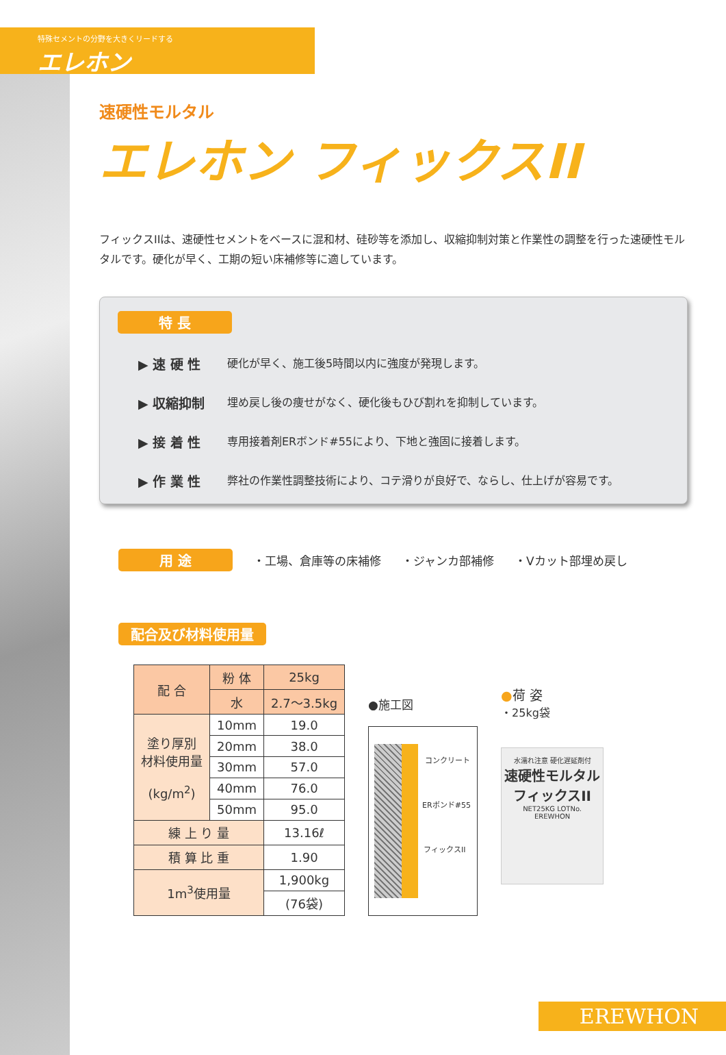特殊セメントの分野を大きくリードする
エレホン
速硬性モルタル
エレホン フィックスII
フィックスIIは、速硬性セメントをベースに混和材、硅砂等を添加し、収縮抑制対策と作業性の調整を行った速硬性モルタルです。硬化が早く、工期の短い床補修等に適しています。
特 長
▶ 速 硬 性 硬化が早く、施工後5時間以内に強度が発現します。
▶ 収縮抑制 埋め戻し後の痩せがなく、硬化後もひび割れを抑制しています。
▶ 接 着 性 専用接着剤ERボンド#55により、下地と強固に接着します。
▶ 作 業 性 弊社の作業性調整技術により、コテ滑りが良好で、ならし、仕上げが容易です。
用 途 ・工場、倉庫等の床補修 ・ジャンカ部補修 ・Vカット部埋め戻し
配合及び材料使用量
| 配 合 | 粉 体 | 25kg |
| | 水 | 2.7～3.5kg |
| 塗り厚別 材料使用量 (kg/m<sup>2</sup>) | 10mm | 19.0 |
| | 20mm | 38.0 |
| | 30mm | 57.0 |
| | 40mm | 76.0 |
| | 50mm | 95.0 |
| 練 上 り 量 | | 13.16ℓ |
| 積 算 比 重 | | 1.90 |
| 1m<sup>3</sup>使用量 | | 1,900kg |
| | | (76袋) |
●施工図
コンクリート
ERボンド#55
フィックスII
●荷 姿
・25kg袋
水濡れ注意 硬化遅延剤付
速硬性モルタル
フィックスII
NET25KG LOTNo.
EREWHON
EREWHON